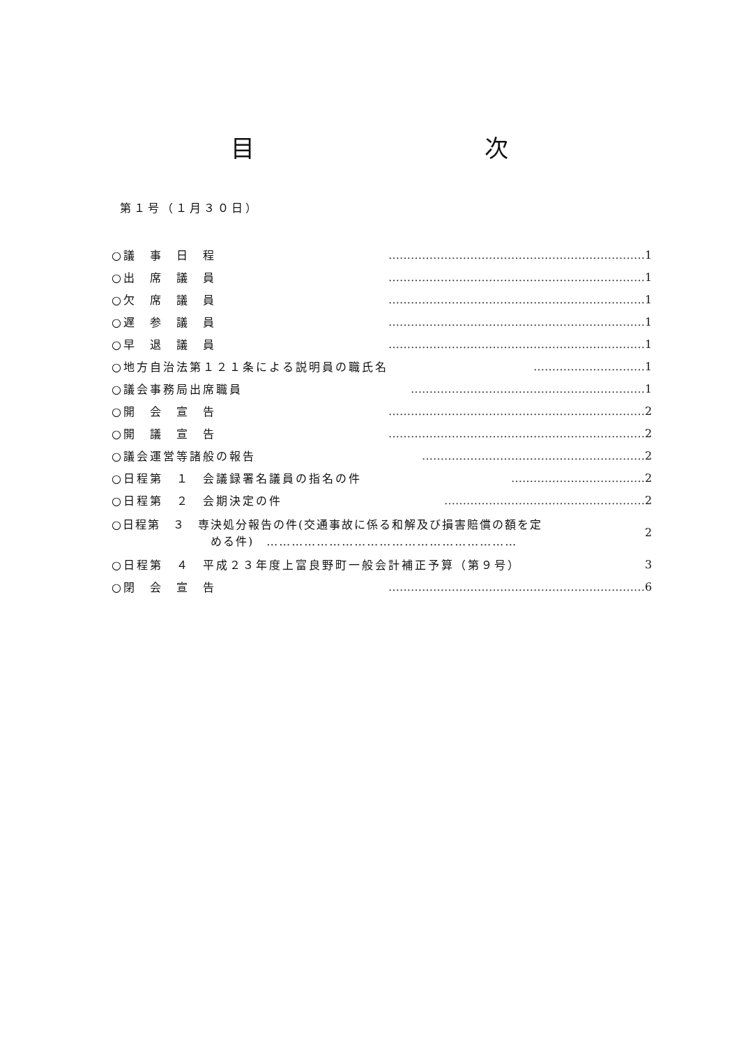目 次
第１号（１月３０日）
| ○議 事 日 程 | …………………………………………………………… | 1 |
| ○出 席 議 員 | …………………………………………………………… | 1 |
| ○欠 席 議 員 | …………………………………………………………… | 1 |
| ○遅 参 議 員 | …………………………………………………………… | 1 |
| ○早 退 議 員 | …………………………………………………………… | 1 |
| ○地方自治法第１２１条による説明員の職氏名 | ………………………… | 1 |
| ○議会事務局出席職員 | ……………………………………………………… | 1 |
| ○開 会 宣 告 | …………………………………………………………… | 2 |
| ○開 議 宣 告 | …………………………………………………………… | 2 |
| ○議会運営等諸般の報告 | …………………………………………………… | 2 |
| ○日程第 １ 会議録署名議員の指名の件 | ……………………………… | 2 |
| ○日程第 ２ 会期決定の件 | ……………………………………………… | 2 |
| ○日程第 ３ 専決処分報告の件(交通事故に係る和解及び損害賠償の額を定 める件) …………………………………………………… | | 2 |
| ○日程第 ４ 平成２３年度上富良野町一般会計補正予算（第９号） | | 3 |
| ○閉 会 宣 告 | …………………………………………………………… | 6 |